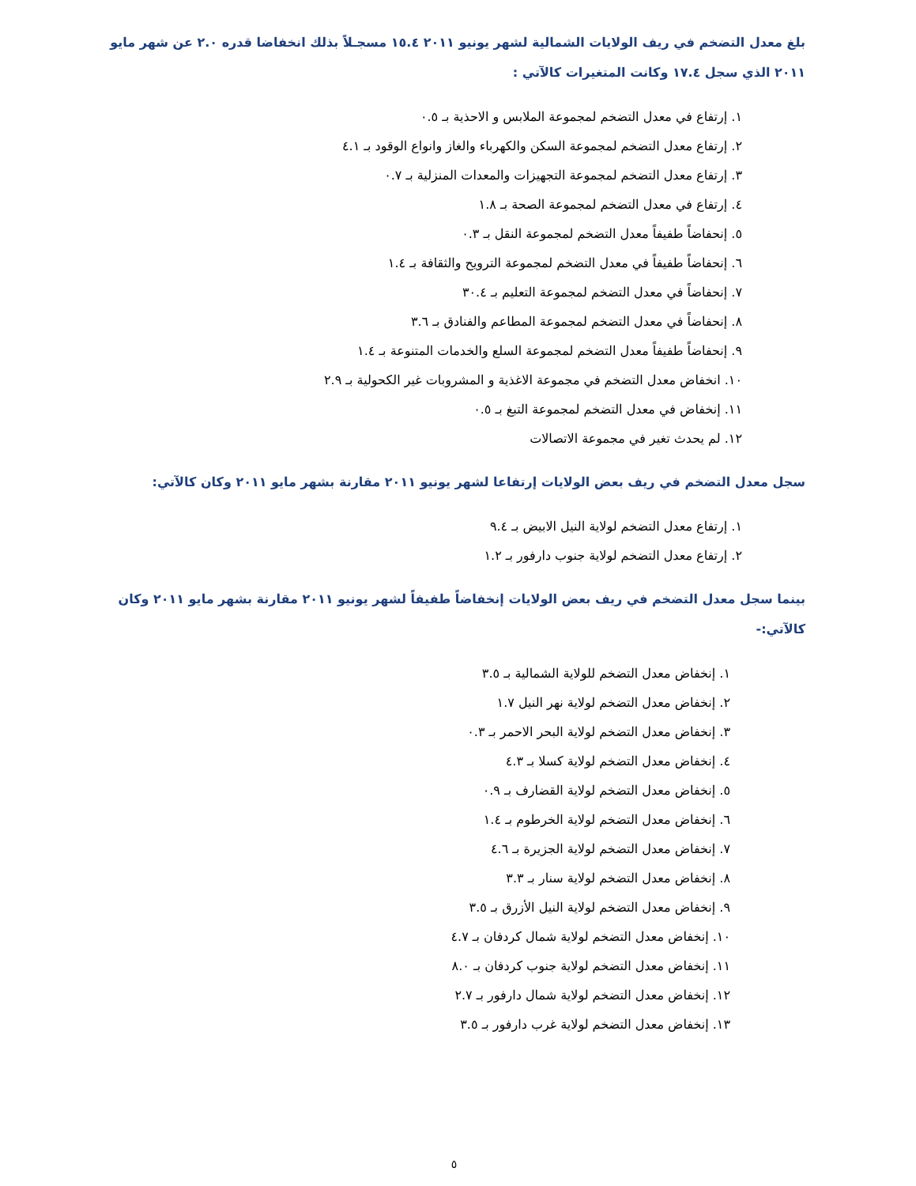بلغ معدل التضخم في ريف الولايات الشمالية لشهر يونيو ٢٠١١ ١٥.٤ مسجـلاً بذلك انخفاضا قدره ٢.٠ عن شهر مايو ٢٠١١ الذي سجل ١٧.٤ وكانت المتغيرات كالآتي :
١. إرتفاع في معدل التضخم لمجموعة الملابس و الاحذية بـ ٠.٥
٢. إرتفاع معدل التضخم لمجموعة السكن والكهرباء والغاز وانواع الوقود بـ ٤.١
٣. إرتفاع معدل التضخم لمجموعة التجهيزات والمعدات المنزلية بـ ٠.٧
٤. إرتفاع في معدل التضخم لمجموعة الصحة بـ ١.٨
٥. إنحفاضاً طفيفاً معدل التضخم لمجموعة النقل بـ ٠.٣
٦. إنحفاضاً طفيفاً في معدل التضخم لمجموعة الترويح والثقافة بـ ١.٤
٧. إنحفاضاً في معدل التضخم لمجموعة التعليم بـ ٣٠.٤
٨. إنحفاضاً في معدل التضخم لمجموعة المطاعم والفنادق بـ ٣.٦
٩. إنحفاضاً طفيفاً معدل التضخم لمجموعة السلع والخدمات المتنوعة بـ ١.٤
١٠. انخفاض معدل التضخم في مجموعة الاغذية و المشروبات غير الكحولية بـ ٢.٩
١١. إنخفاض في معدل التضخم لمجموعة التبغ بـ ٠.٥
١٢. لم يحدث تغير في مجموعة الاتصالات
سجل معدل التضخم في ريف بعض الولايات إرتفاعا لشهر يونيو ٢٠١١ مقارنة بشهر مايو ٢٠١١ وكان كالآتي:
١. إرتفاع معدل التضخم لولاية النيل الابيض بـ ٩.٤
٢. إرتفاع معدل التضخم لولاية جنوب دارفور بـ ١.٢
بينما سجل معدل التضخم في ريف بعض الولايات إنخفاضاً طفيفاً لشهر يونيو ٢٠١١ مقارنة بشهر مايو ٢٠١١ وكان كالآتي:-
١. إنخفاض معدل التضخم للولاية الشمالية بـ ٣.٥
٢. إنخفاض معدل التضخم لولاية نهر النيل ١.٧
٣. إنخفاض معدل التضخم لولاية البحر الاحمر بـ ٠.٣
٤. إنخفاض معدل التضخم لولاية كسلا بـ ٤.٣
٥. إنخفاض معدل التضخم لولاية القضارف بـ ٠.٩
٦. إنخفاض معدل التضخم لولاية الخرطوم بـ ١.٤
٧. إنخفاض معدل التضخم لولاية الجزيرة بـ ٤.٦
٨. إنخفاض معدل التضخم لولاية سنار بـ ٣.٣
٩. إنخفاض معدل التضخم لولاية النيل الأزرق بـ ٣.٥
١٠. إنخفاض معدل التضخم لولاية شمال كردفان بـ ٤.٧
١١. إنخفاض معدل التضخم لولاية جنوب كردفان بـ ٨.٠
١٢. إنخفاض معدل التضخم لولاية شمال دارفور بـ ٢.٧
١٣. إنخفاض معدل التضخم لولاية غرب دارفور بـ ٣.٥
٥